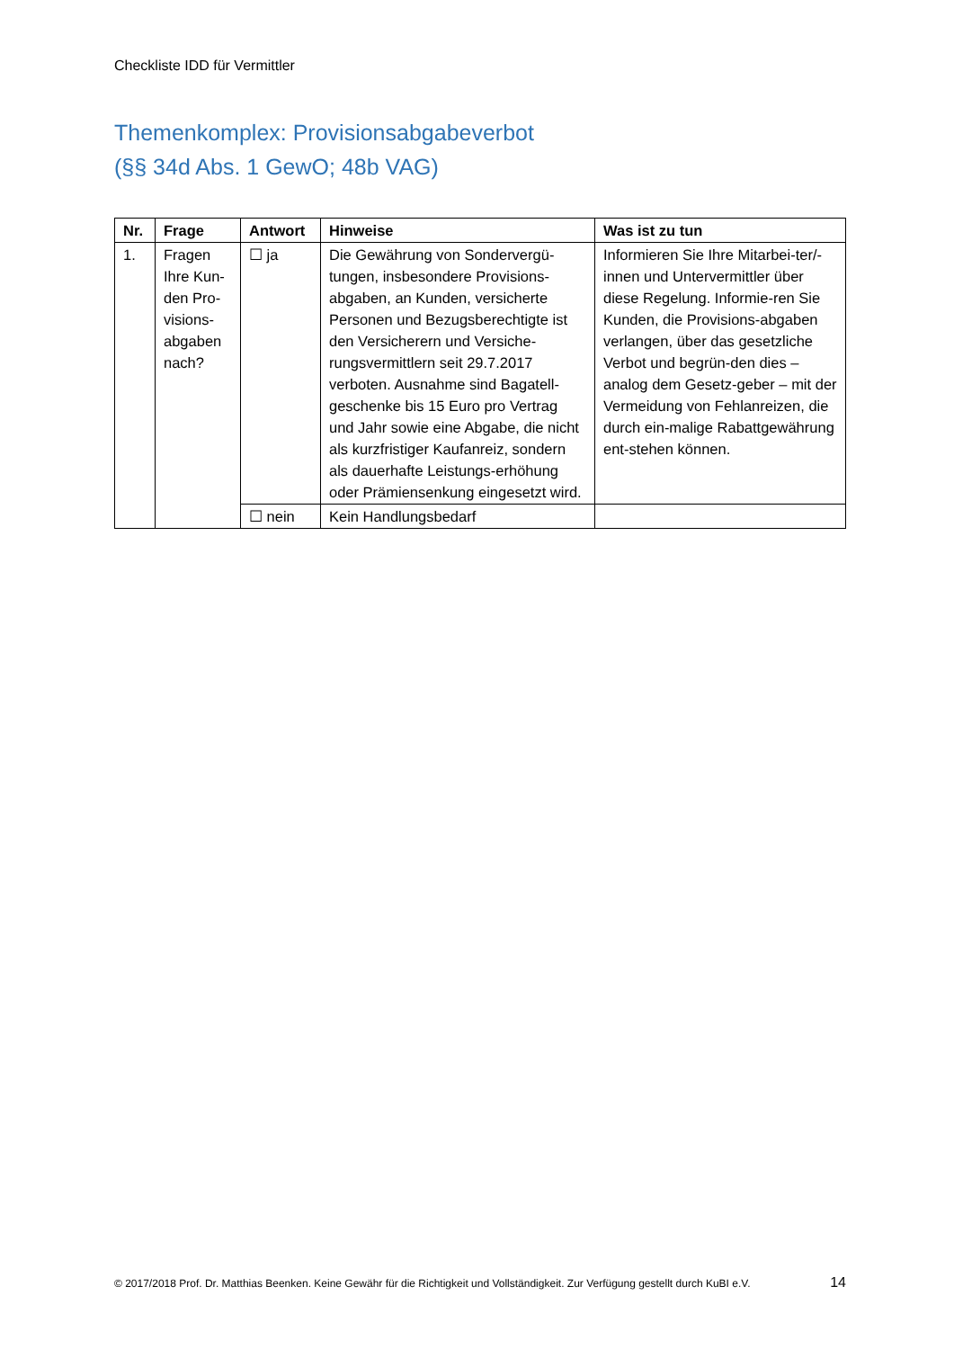Checkliste IDD für Vermittler
Themenkomplex: Provisionsabgabeverbot
(§§ 34d Abs. 1 GewO; 48b VAG)
| Nr. | Frage | Antwort | Hinweise | Was ist zu tun |
| --- | --- | --- | --- | --- |
| 1. | Fragen Ihre Kun-den Pro-visions-abgaben nach? | ☐ ja | Die Gewährung von Sondervergü-tungen, insbesondere Provisions-abgaben, an Kunden, versicherte Personen und Bezugsberechtigte ist den Versicherern und Versiche-rungsvermittlern seit 29.7.2017 verboten. Ausnahme sind Bagatell-geschenke bis 15 Euro pro Vertrag und Jahr sowie eine Abgabe, die nicht als kurzfristiger Kaufanreiz, sondern als dauerhafte Leistungs-erhöhung oder Prämiensenkung eingesetzt wird. | Informieren Sie Ihre Mitarbei-ter/-innen und Untervermittler über diese Regelung. Informie-ren Sie Kunden, die Provisions-abgaben verlangen, über das gesetzliche Verbot und begrün-den dies – analog dem Gesetz-geber – mit der Vermeidung von Fehlanreizen, die durch ein-malige Rabattgewährung ent-stehen können. |
| | | ☐ nein | Kein Handlungsbedarf | |
© 2017/2018 Prof. Dr. Matthias Beenken. Keine Gewähr für die Richtigkeit und Vollständigkeit. Zur Verfügung gestellt durch KuBI e.V. 14